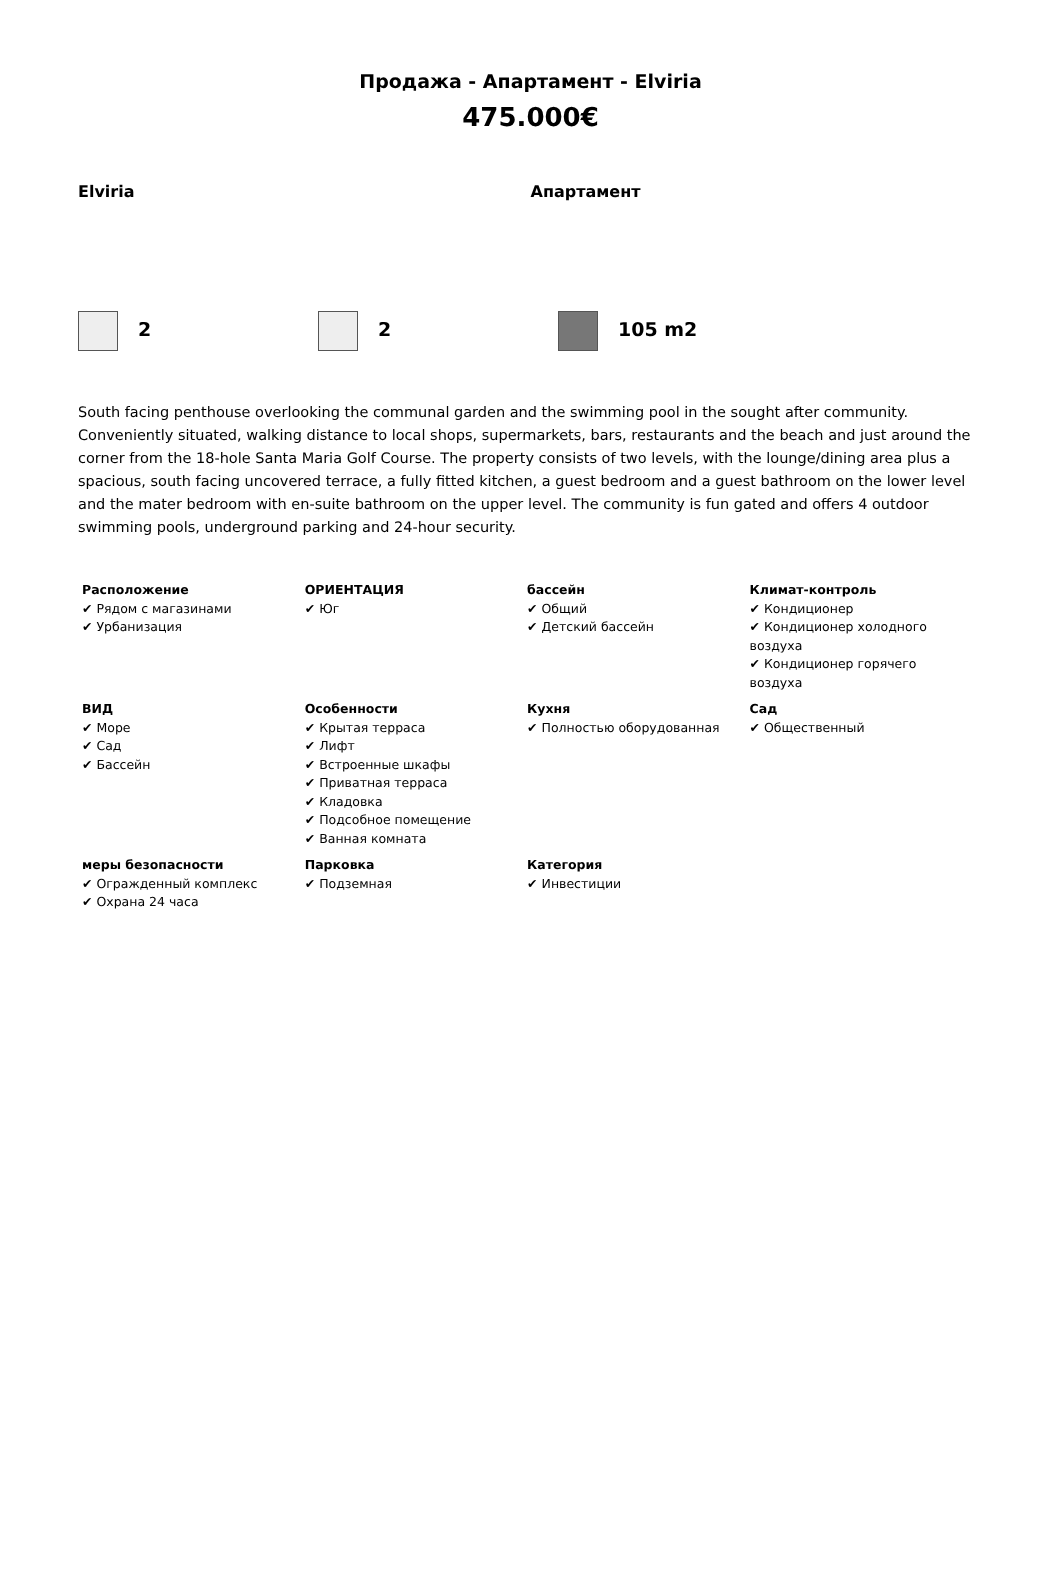Продажа - Апартамент - Elviria
475.000€
Elviria Апартамент
2 2 105 m2
South facing penthouse overlooking the communal garden and the swimming pool in the sought after community. Conveniently situated, walking distance to local shops, supermarkets, bars, restaurants and the beach and just around the corner from the 18-hole Santa Maria Golf Course. The property consists of two levels, with the lounge/dining area plus a spacious, south facing uncovered terrace, a fully fitted kitchen, a guest bedroom and a guest bathroom on the lower level and the mater bedroom with en-suite bathroom on the upper level. The community is fun gated and offers 4 outdoor swimming pools, underground parking and 24-hour security.
| Расположение ✔ Рядом с магазинами ✔ Урбанизация | ОРИЕНТАЦИЯ ✔ Юг | бассейн ✔ Общий ✔ Детский бассейн | Климат-контроль ✔ Кондиционер ✔ Кондиционер холодного воздуха ✔ Кондиционер горячего воздуха |
| ВИД ✔ Море ✔ Сад ✔ Бассейн | Особенности ✔ Крытая терраса ✔ Лифт ✔ Встроенные шкафы ✔ Приватная терраса ✔ Кладовка ✔ Подсобное помещение ✔ Ванная комната | Кухня ✔ Полностью оборудованная | Сад ✔ Общественный |
| меры безопасности ✔ Огражденный комплекс ✔ Охрана 24 часа | Парковка ✔ Подземная | Категория ✔ Инвестиции | |